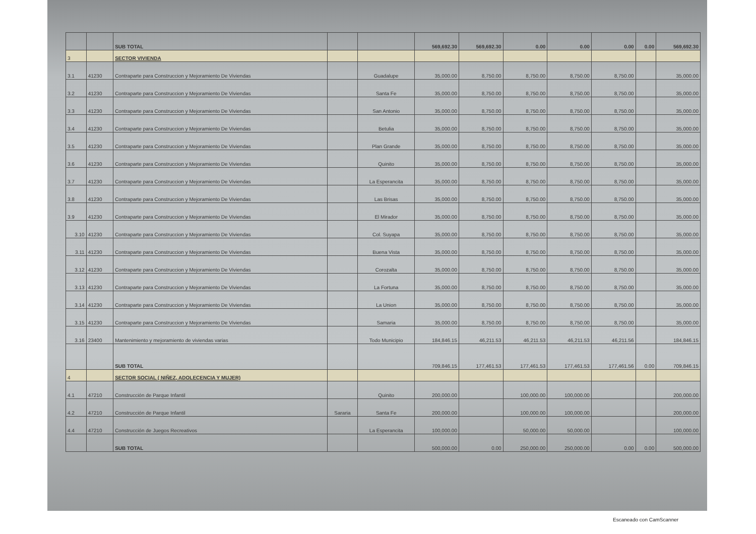| | | SUB TOTAL | | | 569,692.30 | 569,692.30 | 0.00 | 0.00 | 0.00 | 0.00 | 569,692.30 |
| 3 | | SECTOR VIVIENDA | | | | | | | | | |
| 3.1 | 41230 | Contraparte para Construccion y Mejoramiento De Viviendas | | Guadalupe | 35,000.00 | 8,750.00 | 8,750.00 | 8,750.00 | 8,750.00 | | 35,000.00 |
| 3.2 | 41230 | Contraparte para Construccion y Mejoramiento De Viviendas | | Santa Fe | 35,000.00 | 8,750.00 | 8,750.00 | 8,750.00 | 8,750.00 | | 35,000.00 |
| 3.3 | 41230 | Contraparte para Construccion y Mejoramiento De Viviendas | | San Antonio | 35,000.00 | 8,750.00 | 8,750.00 | 8,750.00 | 8,750.00 | | 35,000.00 |
| 3.4 | 41230 | Contraparte para Construccion y Mejoramiento De Viviendas | | Betulia | 35,000.00 | 8,750.00 | 8,750.00 | 8,750.00 | 8,750.00 | | 35,000.00 |
| 3.5 | 41230 | Contraparte para Construccion y Mejoramiento De Viviendas | | Plan Grande | 35,000.00 | 8,750.00 | 8,750.00 | 8,750.00 | 8,750.00 | | 35,000.00 |
| 3.6 | 41230 | Contraparte para Construccion y Mejoramiento De Viviendas | | Quinito | 35,000.00 | 8,750.00 | 8,750.00 | 8,750.00 | 8,750.00 | | 35,000.00 |
| 3.7 | 41230 | Contraparte para Construccion y Mejoramiento De Viviendas | | La Esperancita | 35,000.00 | 8,750.00 | 8,750.00 | 8,750.00 | 8,750.00 | | 35,000.00 |
| 3.8 | 41230 | Contraparte para Construccion y Mejoramiento De Viviendas | | Las Brisas | 35,000.00 | 8,750.00 | 8,750.00 | 8,750.00 | 8,750.00 | | 35,000.00 |
| 3.9 | 41230 | Contraparte para Construccion y Mejoramiento De Viviendas | | El Mirador | 35,000.00 | 8,750.00 | 8,750.00 | 8,750.00 | 8,750.00 | | 35,000.00 |
| 3.10 | 41230 | Contraparte para Construccion y Mejoramiento De Viviendas | | Col. Suyapa | 35,000.00 | 8,750.00 | 8,750.00 | 8,750.00 | 8,750.00 | | 35,000.00 |
| 3.11 | 41230 | Contraparte para Construccion y Mejoramiento De Viviendas | | Buena Vista | 35,000.00 | 8,750.00 | 8,750.00 | 8,750.00 | 8,750.00 | | 35,000.00 |
| 3.12 | 41230 | Contraparte para Construccion y Mejoramiento De Viviendas | | Corozalta | 35,000.00 | 8,750.00 | 8,750.00 | 8,750.00 | 8,750.00 | | 35,000.00 |
| 3.13 | 41230 | Contraparte para Construccion y Mejoramiento De Viviendas | | La Fortuna | 35,000.00 | 8,750.00 | 8,750.00 | 8,750.00 | 8,750.00 | | 35,000.00 |
| 3.14 | 41230 | Contraparte para Construccion y Mejoramiento De Viviendas | | La Union | 35,000.00 | 8,750.00 | 8,750.00 | 8,750.00 | 8,750.00 | | 35,000.00 |
| 3.15 | 41230 | Contraparte para Construccion y Mejoramiento De Viviendas | | Samaria | 35,000.00 | 8,750.00 | 8,750.00 | 8,750.00 | 8,750.00 | | 35,000.00 |
| 3.16 | 23400 | Mantenimiento y mejoramiento de viviendas varias | | Todo Municipio | 184,846.15 | 46,211.53 | 46,211.53 | 46,211.53 | 46,211.56 | | 184,846.15 |
| | | SUB TOTAL | | | 709,846.15 | 177,461.53 | 177,461.53 | 177,461.53 | 177,461.56 | 0.00 | 709,846.15 |
| 4 | | SECTOR SOCIAL ( NIÑEZ, ADOLECENCIA Y MUJER) | | | | | | | | | |
| 4.1 | 47210 | Construcción de Parque Infantil | | Quinito | 200,000.00 | | 100,000.00 | 100,000.00 | | | 200,000.00 |
| 4.2 | 47210 | Construcción de Parque Infantil | Sararia | Santa Fe | 200,000.00 | | 100,000.00 | 100,000.00 | | | 200,000.00 |
| 4.4 | 47210 | Construcción de Juegos Recreativos | | La Esperancita | 100,000.00 | | 50,000.00 | 50,000.00 | | | 100,000.00 |
| | | SUB TOTAL | | | 500,000.00 | 0.00 | 250,000.00 | 250,000.00 | 0.00 | 0.00 | 500,000.00 |
Escaneado con CamScanner